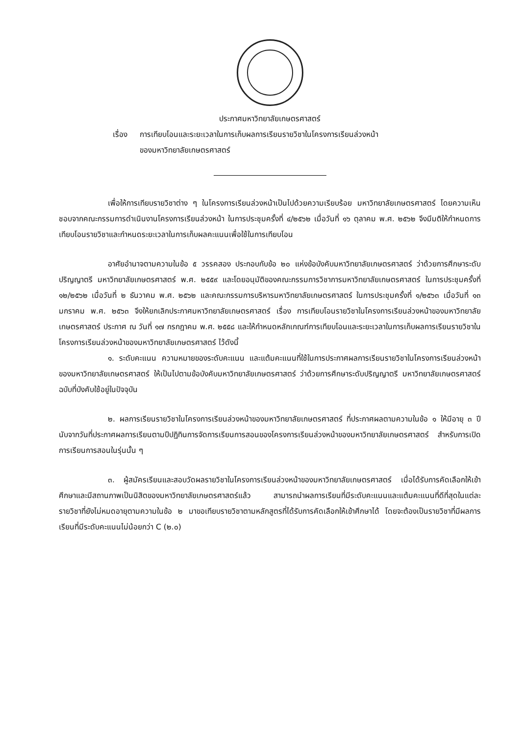ประกาศมหาวิทยาลัยเกษตรศาสตร์
เรื่อง การเทียบโอนและระยะเวลาในการเก็บผลการเรียนรายวิชาในโครงการเรียนล่วงหน้า
ของมหาวิทยาลัยเกษตรศาสตร์
เพื่อให้การเทียบรายวิชาต่าง ๆ ในโครงการเรียนล่วงหน้าเป็นไปด้วยความเรียบร้อย มหาวิทยาลัยเกษตรศาสตร์ โดยความเห็นชอบจากคณะกรรมการดำเนินงานโครงการเรียนล่วงหน้า ในการประชุมครั้งที่ ๔/๒๕๖๒ เมื่อวันที่ ๑๖ ตุลาคม พ.ศ. ๒๕๖๒ จึงมีมติให้กำหนดการเทียบโอนรายวิชาและกำหนดระยะเวลาในการเก็บผลคะแนนเพื่อใช้ในการเทียบโอน
อาศัยอำนาจตามความในข้อ ๕ วรรคสอง ประกอบกับข้อ ๒๐ แห่งข้อบังคับมหาวิทยาลัยเกษตรศาสตร์ ว่าด้วยการศึกษาระดับปริญญาตรี มหาวิทยาลัยเกษตรศาสตร์ พ.ศ. ๒๕๕๙ และโดยอนุมัติของคณะกรรมการวิชาการมหาวิทยาลัยเกษตรศาสตร์ ในการประชุมครั้งที่ ๑๒/๒๕๖๒ เมื่อวันที่ ๒ ธันวาคม พ.ศ. ๒๕๖๒ และคณะกรรมการบริหารมหาวิทยาลัยเกษตรศาสตร์ ในการประชุมครั้งที่ ๑/๒๕๖๓ เมื่อวันที่ ๑๓ มกราคม พ.ศ. ๒๕๖๓ จึงให้ยกเลิกประกาศมหาวิทยาลัยเกษตรศาสตร์ เรื่อง การเทียบโอนรายวิชาในโครงการเรียนล่วงหน้าของมหาวิทยาลัยเกษตรศาสตร์ ประกาศ ณ วันที่ ๑๗ กรกฎาคม พ.ศ. ๒๕๕๘ และให้กำหนดหลักเกณฑ์การเทียบโอนและระยะเวลาในการเก็บผลการเรียนรายวิชาในโครงการเรียนล่วงหน้าของมหาวิทยาลัยเกษตรศาสตร์ ไว้ดังนี้
๑. ระดับคะแนน ความหมายของระดับคะแนน และแต้มคะแนนที่ใช้ในการประกาศผลการเรียนรายวิชาในโครงการเรียนล่วงหน้าของมหาวิทยาลัยเกษตรศาสตร์ ให้เป็นไปตามข้อบังคับมหาวิทยาลัยเกษตรศาสตร์ ว่าด้วยการศึกษาระดับปริญญาตรี มหาวิทยาลัยเกษตรศาสตร์ ฉบับที่บังคับใช้อยู่ในปัจจุบัน
๒. ผลการเรียนรายวิชาในโครงการเรียนล่วงหน้าของมหาวิทยาลัยเกษตรศาสตร์ ที่ประกาศผลตามความในข้อ ๑ ให้มีอายุ ๓ ปี นับจากวันที่ประกาศผลการเรียนตามปีปฏิทินการจัดการเรียนการสอนของโครงการเรียนล่วงหน้าของมหาวิทยาลัยเกษตรศาสตร์ สำหรับการเปิดการเรียนการสอนในรุ่นนั้น ๆ
๓. ผู้สมัครเรียนและสอบวัดผลรายวิชาในโครงการเรียนล่วงหน้าของมหาวิทยาลัยเกษตรศาสตร์ เมื่อได้รับการคัดเลือกให้เข้าศึกษาและมีสถานภาพเป็นนิสิตของมหาวิทยาลัยเกษตรศาสตร์แล้ว สามารถนำผลการเรียนที่มีระดับคะแนนและแต้มคะแนนที่ดีที่สุดในแต่ละรายวิชาที่ยังไม่หมดอายุตามความในข้อ ๒ มาขอเทียบรายวิชาตามหลักสูตรที่ได้รับการคัดเลือกให้เข้าศึกษาได้ โดยจะต้องเป็นรายวิชาที่มีผลการเรียนที่มีระดับคะแนนไม่น้อยกว่า C (๒.๐)